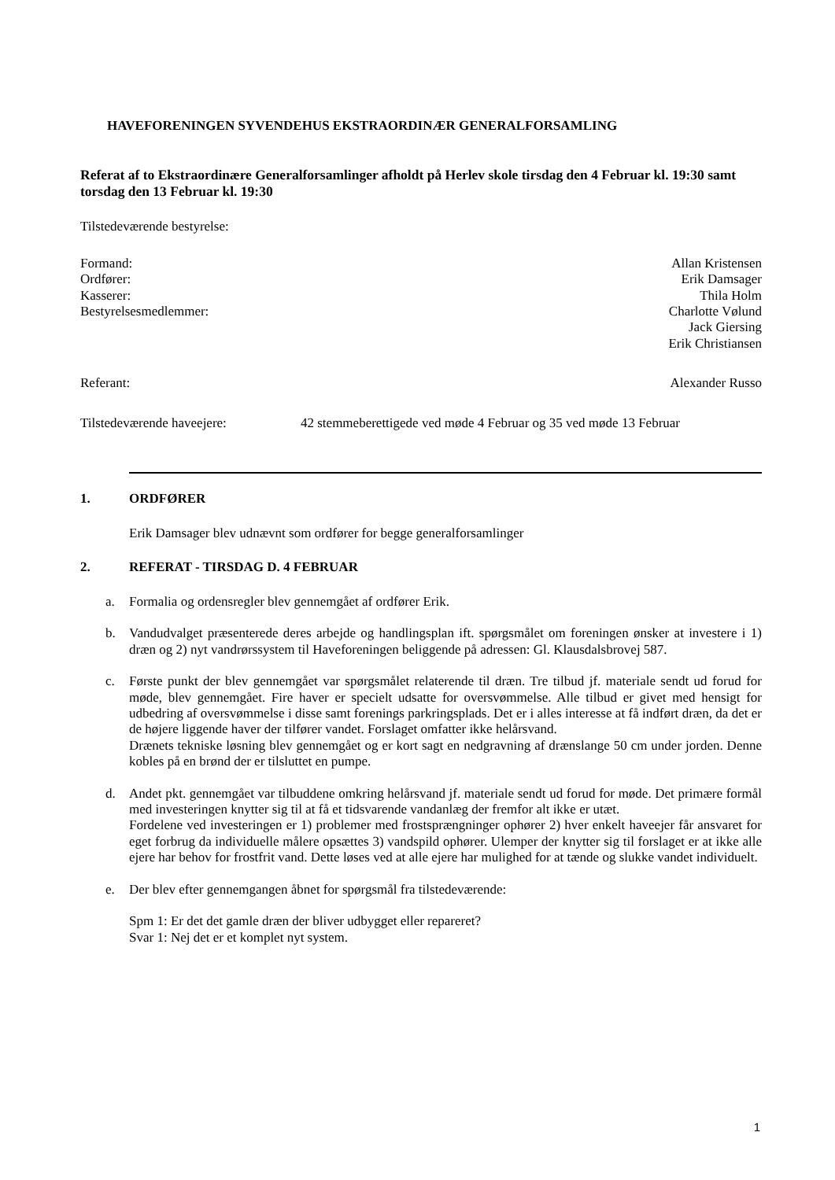HAVEFORENINGEN SYVENDEHUS EKSTRAORDINÆR GENERALFORSAMLING
Referat af to Ekstraordinære Generalforsamlinger afholdt på Herlev skole tirsdag den 4 Februar kl. 19:30 samt torsdag den 13 Februar kl. 19:30
Tilstedeværende bestyrelse:
Formand: Allan Kristensen
Ordfører: Erik Damsager
Kasserer: Thila Holm
Bestyrelsesmedlemmer: Charlotte Vølund
Jack Giersing
Erik Christiansen
Referant: Alexander Russo
Tilstedeværende haveejere: 42 stemmeberettigede ved møde 4 Februar og 35 ved møde 13 Februar
1. ORDFØRER
Erik Damsager blev udnævnt som ordfører for begge generalforsamlinger
2. REFERAT - TIRSDAG D. 4 FEBRUAR
a. Formalia og ordensregler blev gennemgået af ordfører Erik.
b. Vandudvalget præsenterede deres arbejde og handlingsplan ift. spørgsmålet om foreningen ønsker at investere i 1) dræn og 2) nyt vandrørssystem til Haveforeningen beliggende på adressen: Gl. Klausdalsbrovej 587.
c. Første punkt der blev gennemgået var spørgsmålet relaterende til dræn. Tre tilbud jf. materiale sendt ud forud for møde, blev gennemgået. Fire haver er specielt udsatte for oversvømmelse. Alle tilbud er givet med hensigt for udbedring af oversvømmelse i disse samt forenings parkringsplads. Det er i alles interesse at få indført dræn, da det er de højere liggende haver der tilfører vandet. Forslaget omfatter ikke helårsvand.
Drænets tekniske løsning blev gennemgået og er kort sagt en nedgravning af drænslange 50 cm under jorden. Denne kobles på en brønd der er tilsluttet en pumpe.
d. Andet pkt. gennemgået var tilbuddene omkring helårsvand jf. materiale sendt ud forud for møde. Det primære formål med investeringen knytter sig til at få et tidsvarende vandanlæg der fremfor alt ikke er utæt.
Fordelene ved investeringen er 1) problemer med frostsprængninger ophører 2) hver enkelt haveejer får ansvaret for eget forbrug da individuelle målere opsættes 3) vandspild ophører. Ulemper der knytter sig til forslaget er at ikke alle ejere har behov for frostfrit vand. Dette løses ved at alle ejere har mulighed for at tænde og slukke vandet individuelt.
e. Der blev efter gennemgangen åbnet for spørgsmål fra tilstedeværende:
Spm 1: Er det det gamle dræn der bliver udbygget eller repareret?
Svar 1: Nej det er et komplet nyt system.
1